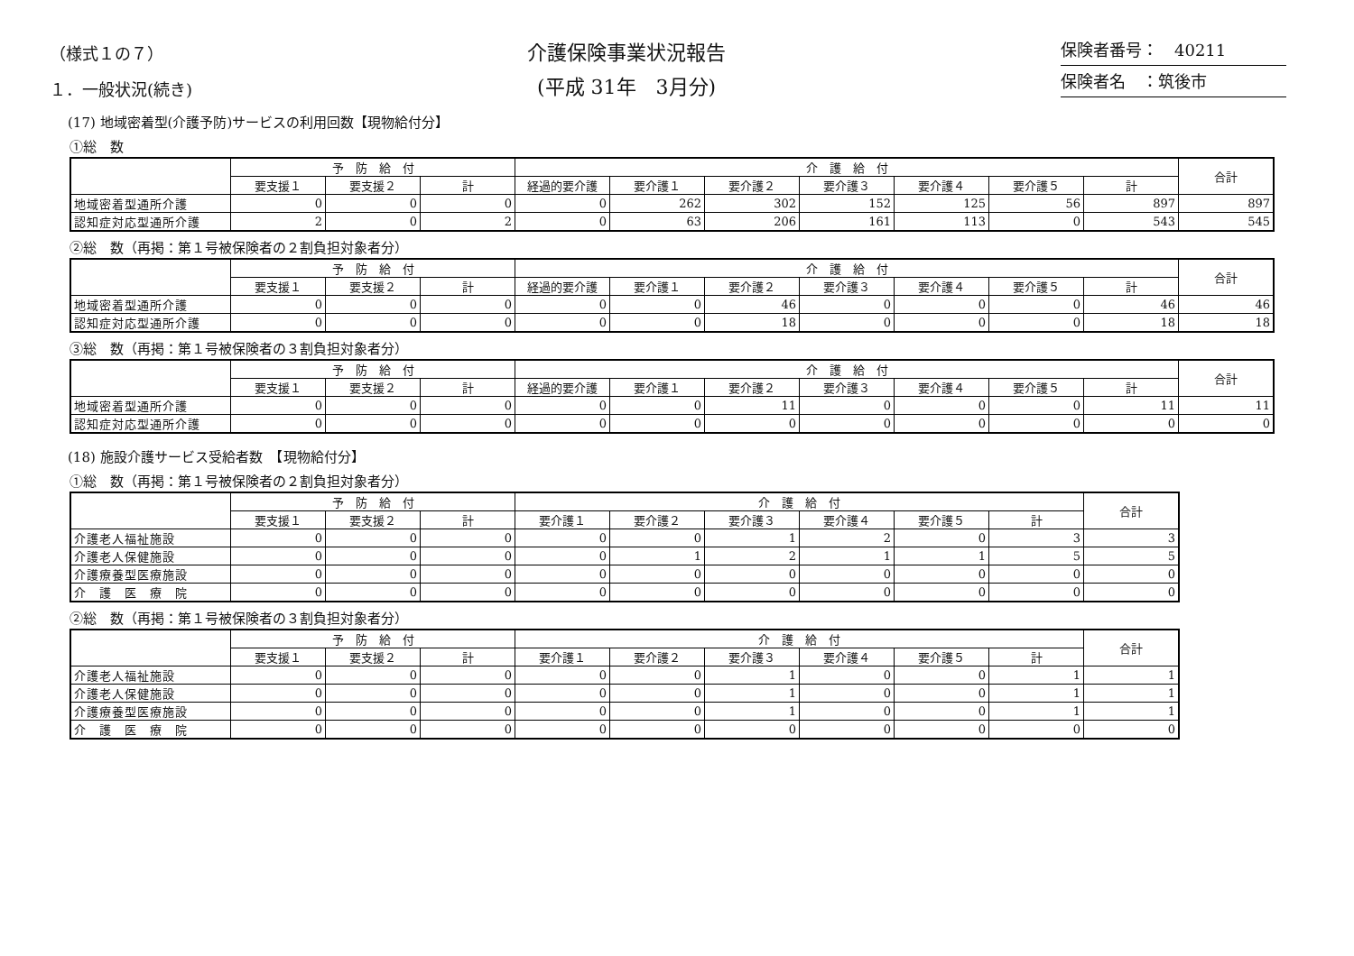（様式１の７）
１．一般状況(続き)
介護保険事業状況報告
(平成 31年　3月分)
保険者番号：　40211
保険者名　：筑後市
(17) 地域密着型(介護予防)サービスの利用回数【現物給付分】
①総　数
| | 予 防 給 付 | | | 介 護 給 付 | | | | | | | 合計 |
| --- | --- | --- | --- | --- | --- | --- | --- | --- | --- | --- | --- |
| | 要支援１ | 要支援２ | 計 | 経過的要介護 | 要介護１ | 要介護２ | 要介護３ | 要介護４ | 要介護５ | 計 | |
| 地域密着型通所介護 | 0 | 0 | 0 | 0 | 262 | 302 | 152 | 125 | 56 | 897 | 897 |
| 認知症対応型通所介護 | 2 | 0 | 2 | 0 | 63 | 206 | 161 | 113 | 0 | 543 | 545 |
②総　数（再掲：第１号被保険者の２割負担対象者分）
| | 予 防 給 付 | | | 介 護 給 付 | | | | | | | 合計 |
| --- | --- | --- | --- | --- | --- | --- | --- | --- | --- | --- | --- |
| | 要支援１ | 要支援２ | 計 | 経過的要介護 | 要介護１ | 要介護２ | 要介護３ | 要介護４ | 要介護５ | 計 | |
| 地域密着型通所介護 | 0 | 0 | 0 | 0 | 0 | 46 | 0 | 0 | 0 | 46 | 46 |
| 認知症対応型通所介護 | 0 | 0 | 0 | 0 | 0 | 18 | 0 | 0 | 0 | 18 | 18 |
③総　数（再掲：第１号被保険者の３割負担対象者分）
| | 予 防 給 付 | | | 介 護 給 付 | | | | | | | 合計 |
| --- | --- | --- | --- | --- | --- | --- | --- | --- | --- | --- | --- |
| | 要支援１ | 要支援２ | 計 | 経過的要介護 | 要介護１ | 要介護２ | 要介護３ | 要介護４ | 要介護５ | 計 | |
| 地域密着型通所介護 | 0 | 0 | 0 | 0 | 0 | 11 | 0 | 0 | 0 | 11 | 11 |
| 認知症対応型通所介護 | 0 | 0 | 0 | 0 | 0 | 0 | 0 | 0 | 0 | 0 | 0 |
(18) 施設介護サービス受給者数　【現物給付分】
①総　数（再掲：第１号被保険者の２割負担対象者分）
| | 予 防 給 付 | | | 介 護 給 付 | | | | | | 合計 |
| --- | --- | --- | --- | --- | --- | --- | --- | --- | --- | --- |
| | 要支援１ | 要支援２ | 計 | 要介護１ | 要介護２ | 要介護３ | 要介護４ | 要介護５ | 計 | |
| 介護老人福祉施設 | 0 | 0 | 0 | 0 | 0 | 1 | 2 | 0 | 3 | 3 |
| 介護老人保健施設 | 0 | 0 | 0 | 0 | 1 | 2 | 1 | 1 | 5 | 5 |
| 介護療養型医療施設 | 0 | 0 | 0 | 0 | 0 | 0 | 0 | 0 | 0 | 0 |
| 介 護 医 療 院 | 0 | 0 | 0 | 0 | 0 | 0 | 0 | 0 | 0 | 0 |
②総　数（再掲：第１号被保険者の３割負担対象者分）
| | 予 防 給 付 | | | 介 護 給 付 | | | | | | 合計 |
| --- | --- | --- | --- | --- | --- | --- | --- | --- | --- | --- |
| | 要支援１ | 要支援２ | 計 | 要介護１ | 要介護２ | 要介護３ | 要介護４ | 要介護５ | 計 | |
| 介護老人福祉施設 | 0 | 0 | 0 | 0 | 0 | 1 | 0 | 0 | 1 | 1 |
| 介護老人保健施設 | 0 | 0 | 0 | 0 | 0 | 1 | 0 | 0 | 1 | 1 |
| 介護療養型医療施設 | 0 | 0 | 0 | 0 | 0 | 1 | 0 | 0 | 1 | 1 |
| 介 護 医 療 院 | 0 | 0 | 0 | 0 | 0 | 0 | 0 | 0 | 0 | 0 |